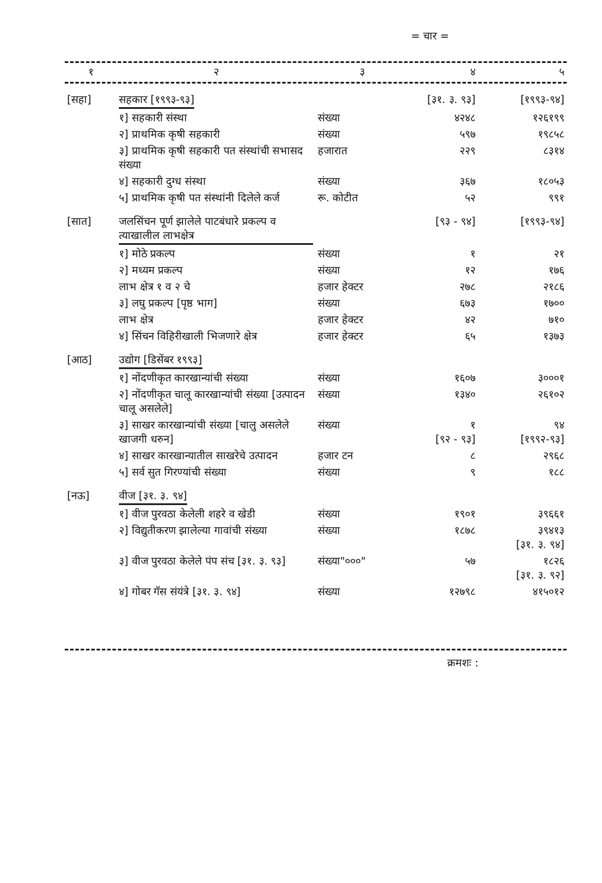= चार =
| १ | २ | ३ | ४ | ५ |
| --- | --- | --- | --- | --- |
| [सहा] | सहकार [१९९३-९३] | | [३१. ३. ९३] | [१९९३-९४] |
| | १] सहकारी संस्था | संख्या | ४२४८ | १२६१९९ |
| | २] प्राथमिक कृषी सहकारी | संख्या | ५९७ | १९८५८ |
| | ३] प्राथमिक कृषी सहकारी पत संस्थांची सभासद संख्या | हजारात | २२९ | ८३१४ |
| | ४] सहकारी दुग्ध संस्था | संख्या | ३६७ | १८०५३ |
| | ५] प्राथमिक कृषी पत संस्थांनी दिलेले कर्ज | रू. कोटीत | ५२ | ९९१ |
| [सात] | जलसिंचन पूर्ण झालेले पाटबंधारे प्रकल्प व त्याखालील लाभक्षेत्र | | [९३ - ९४] | [१९९३-९४] |
| | १] मोठे प्रकल्प | संख्या | १ | २१ |
| | २] मध्यम प्रकल्प | संख्या | १२ | १७६ |
| | लाभ क्षेत्र १ व २ चे | हजार हेक्टर | २७८ | २१८६ |
| | ३] लघु प्रकल्प [पृष्ठ भाग] | संख्या | ६७३ | १७०० |
| | लाभ क्षेत्र | हजार हेक्टर | ४२ | ७१० |
| | ४] सिंचन विहिरीखाली भिजणारे क्षेत्र | हजार हेक्टर | ६५ | १३७३ |
| [आठ] | उद्योग [डिसेंबर १९९३] | | | |
| | १] नोंदणीकृत कारखान्यांची संख्या | संख्या | १६०७ | ३०००१ |
| | २] नोंदणीकृत चालू कारखान्यांची संख्या [उत्पादन चालू असलेले] | संख्या | १३४० | २६१०२ |
| | ३] साखर कारखान्यांची संख्या [चालु असलेले खाजगी धरुन] | संख्या | १ [९२ - ९३] | ९४ [१९९२-९३] |
| | ४] साखर कारखान्यातील साखरेचे उत्पादन | हजार टन | ८ | २९६८ |
| | ५] सर्व सुत गिरण्यांची संख्या | संख्या | ९ | १८८ |
| [नऊ] | वीज [३१. ३. ९४] | | | |
| | १] वीज पुरवठा केलेली शहरे व खेडी | संख्या | १९०१ | ३९६६१ |
| | २] विद्युतीकरण झालेल्या गावांची संख्या | संख्या | १८७८ | ३९४१३ [३१. ३. ९४] |
| | ३] वीज पुरवठा केलेले पंप संच [३१. ३. ९३] | संख्या"०००" | ५७ | १८२६ [३१. ३. ९२] |
| | ४] गोबर गॅस संयंत्रे [३१. ३. ९४] | संख्या | १२७९८ | ४१५०१२ |
क्रमशः :